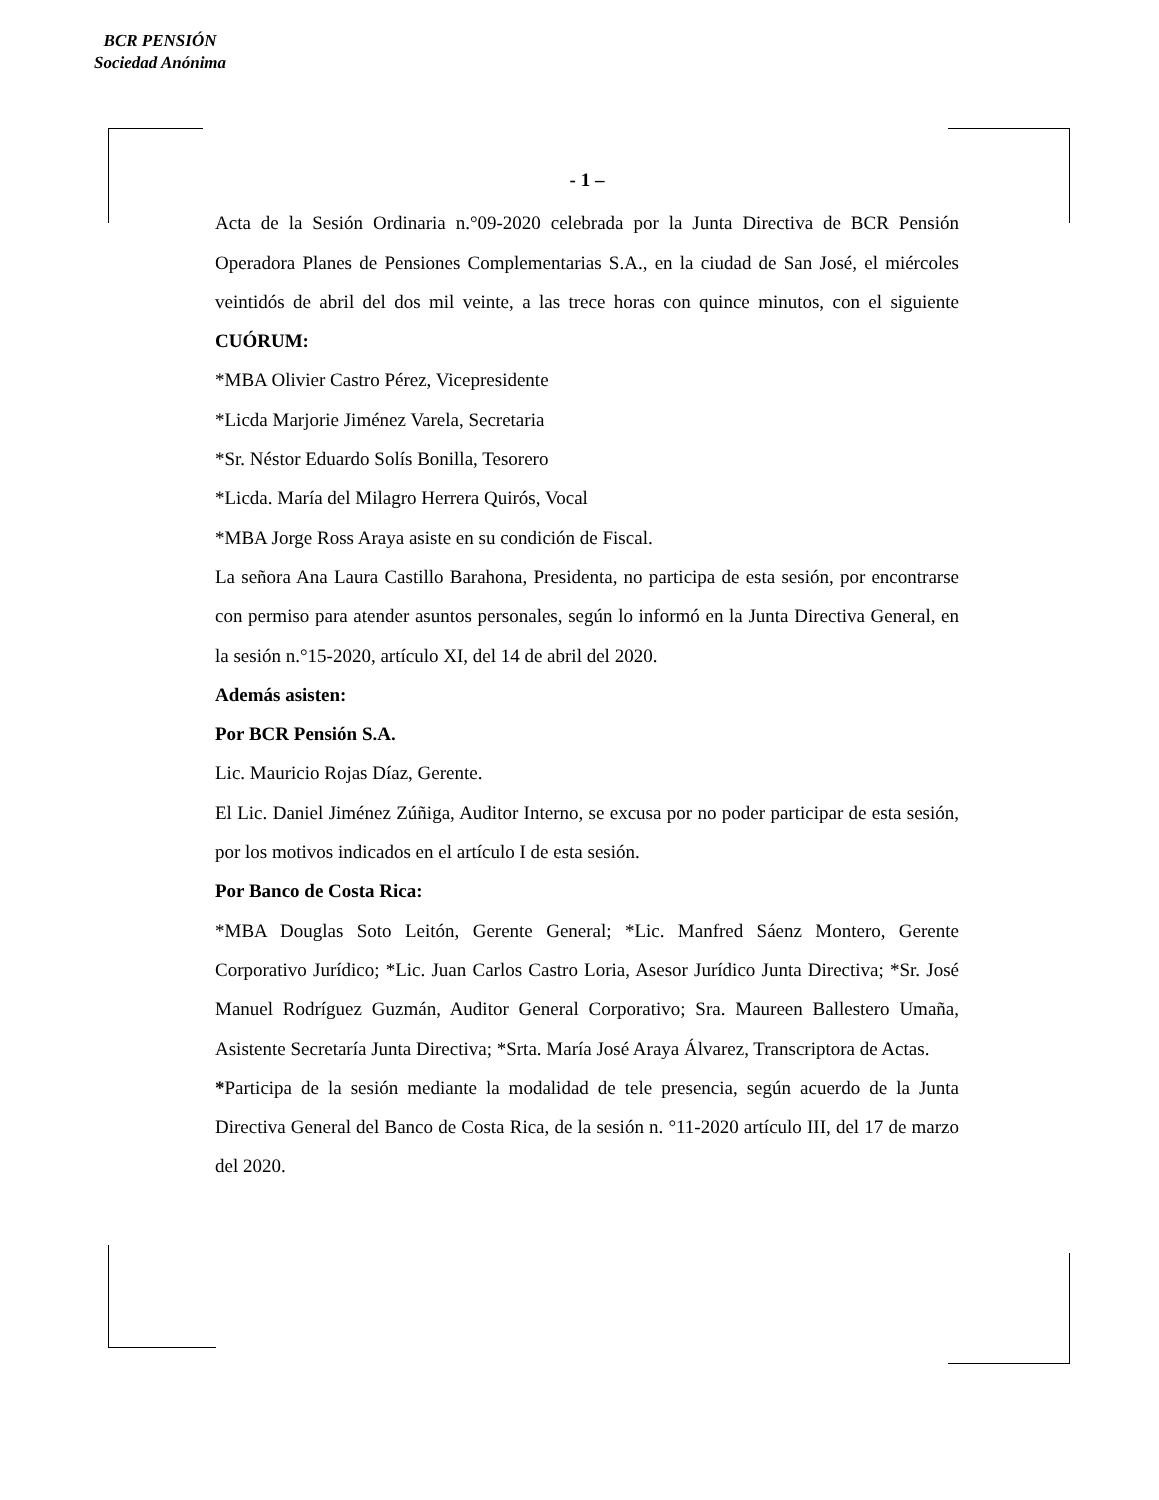BCR PENSIÓN
Sociedad Anónima
- 1 –
Acta de la Sesión Ordinaria n.°09-2020 celebrada por la Junta Directiva de BCR Pensión Operadora Planes de Pensiones Complementarias S.A., en la ciudad de San José, el miércoles veintidós de abril del dos mil veinte, a las trece horas con quince minutos, con el siguiente CUÓRUM:
*MBA Olivier Castro Pérez, Vicepresidente
*Licda Marjorie Jiménez Varela, Secretaria
*Sr. Néstor Eduardo Solís Bonilla, Tesorero
*Licda. María del Milagro Herrera Quirós, Vocal
*MBA Jorge Ross Araya asiste en su condición de Fiscal.
La señora Ana Laura Castillo Barahona, Presidenta, no participa de esta sesión, por encontrarse con permiso para atender asuntos personales, según lo informó en la Junta Directiva General, en la sesión n.°15-2020, artículo XI, del 14 de abril del 2020.
Además asisten:
Por BCR Pensión S.A.
Lic. Mauricio Rojas Díaz, Gerente.
El Lic. Daniel Jiménez Zúñiga, Auditor Interno, se excusa por no poder participar de esta sesión, por los motivos indicados en el artículo I de esta sesión.
Por Banco de Costa Rica:
*MBA Douglas Soto Leitón, Gerente General; *Lic. Manfred Sáenz Montero, Gerente Corporativo Jurídico; *Lic. Juan Carlos Castro Loria, Asesor Jurídico Junta Directiva; *Sr. José Manuel Rodríguez Guzmán, Auditor General Corporativo; Sra. Maureen Ballestero Umaña, Asistente Secretaría Junta Directiva; *Srta. María José Araya Álvarez, Transcriptora de Actas.
*Participa de la sesión mediante la modalidad de tele presencia, según acuerdo de la Junta Directiva General del Banco de Costa Rica, de la sesión n. °11-2020 artículo III, del 17 de marzo del 2020.